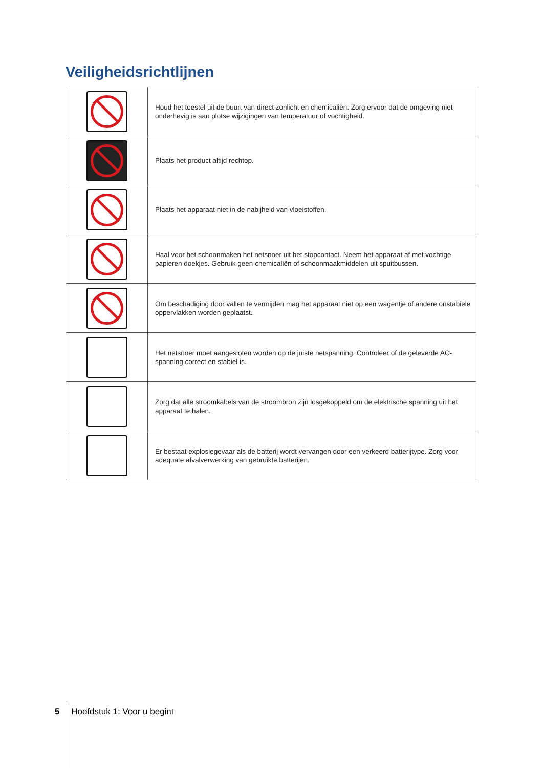Veiligheidsrichtlijnen
| | Houd het toestel uit de buurt van direct zonlicht en chemicaliën. Zorg ervoor dat de omgeving niet onderhevig is aan plotse wijzigingen van temperatuur of vochtigheid. |
| | Plaats het product altijd rechtop. |
| | Plaats het apparaat niet in de nabijheid van vloeistoffen. |
| | Haal voor het schoonmaken het netsnoer uit het stopcontact. Neem het apparaat af met vochtige papieren doekjes. Gebruik geen chemicaliën of schoonmaakmiddelen uit spuitbussen. |
| | Om beschadiging door vallen te vermijden mag het apparaat niet op een wagentje of andere onstabiele oppervlakken worden geplaatst. |
| | Het netsnoer moet aangesloten worden op de juiste netspanning. Controleer of de geleverde AC-spanning correct en stabiel is. |
| | Zorg dat alle stroomkabels van de stroombron zijn losgekoppeld om de elektrische spanning uit het apparaat te halen. |
| | Er bestaat explosiegevaar als de batterij wordt vervangen door een verkeerd batterijtype. Zorg voor adequate afvalverwerking van gebruikte batterijen. |
5 Hoofdstuk 1: Voor u begint